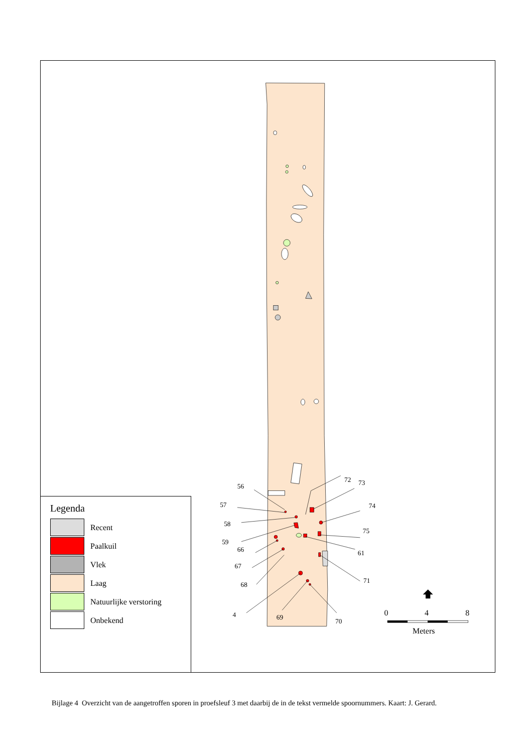56
57
58
59
66
67
68
4
69
70
72
73
74
75
61
71
0
4
8
Meters
Legenda
Recent
Paalkuil
Vlek
Laag
Natuurlijke verstoring
Onbekend
Bijlage 4 Overzicht van de aangetroffen sporen in proefsleuf 3 met daarbij de in de tekst vermelde spoornummers. Kaart: J. Gerard.